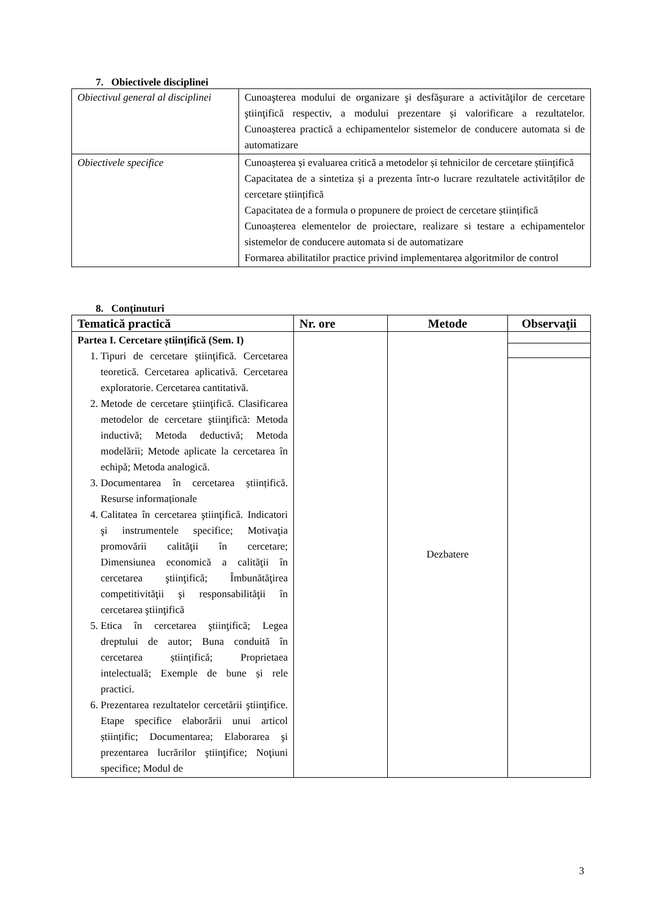7. Obiectivele disciplinei
| Obiectivul general al disciplinei | Cunoaşterea modului de organizare şi desfăşurare a activităţilor de cercetare ştiinţifică respectiv, a modului prezentare și valorificare a rezultatelor. Cunoașterea practică a echipamentelor sistemelor de conducere automata si de automatizare |
| Obiectivele specifice | Cunoașterea și evaluarea critică a metodelor și tehnicilor de cercetare științifică Capacitatea de a sintetiza și a prezenta într-o lucrare rezultatele activităților de cercetare științifică Capacitatea de a formula o propunere de proiect de cercetare științifică Cunoașterea elementelor de proiectare, realizare si testare a echipamentelor sistemelor de conducere automata si de automatizare Formarea abilitatilor practice privind implementarea algoritmilor de control |
8. Conţinuturi
| Tematică practică | Nr. ore | Metode | Observaţii |
| --- | --- | --- | --- |
| Partea I. Cercetare științifică (Sem. I) 1. Tipuri de cercetare ştiinţifică. Cercetarea teoretică. Cercetarea aplicativă. Cercetarea exploratorie. Cercetarea cantitativă. 2. Metode de cercetare ştiinţifică. Clasificarea metodelor de cercetare ştiinţifică: Metoda inductivă; Metoda deductivă; Metoda modelării; Metode aplicate la cercetarea în echipă; Metoda analogică. 3. Documentarea în cercetarea științifică. Resurse informaționale 4. Calitatea în cercetarea ştiinţifică. Indicatori şi instrumentele specifice; Motivaţia promovării calităţii în cercetare; Dimensiunea economică a calităţii în cercetarea ştiinţifică; Îmbunătăţirea competitivităţii şi responsabilităţii în cercetarea ştiinţifică 5. Etica în cercetarea ştiinţifică; Legea dreptului de autor; Buna conduită în cercetarea științifică; Proprietaea intelectuală; Exemple de bune și rele practici. 6. Prezentarea rezultatelor cercetării ştiinţifice. Etape specifice elaborării unui articol științific; Documentarea; Elaborarea şi prezentarea lucrărilor ştiinţifice; Noţiuni specifice; Modul de | | Dezbatere | |
3